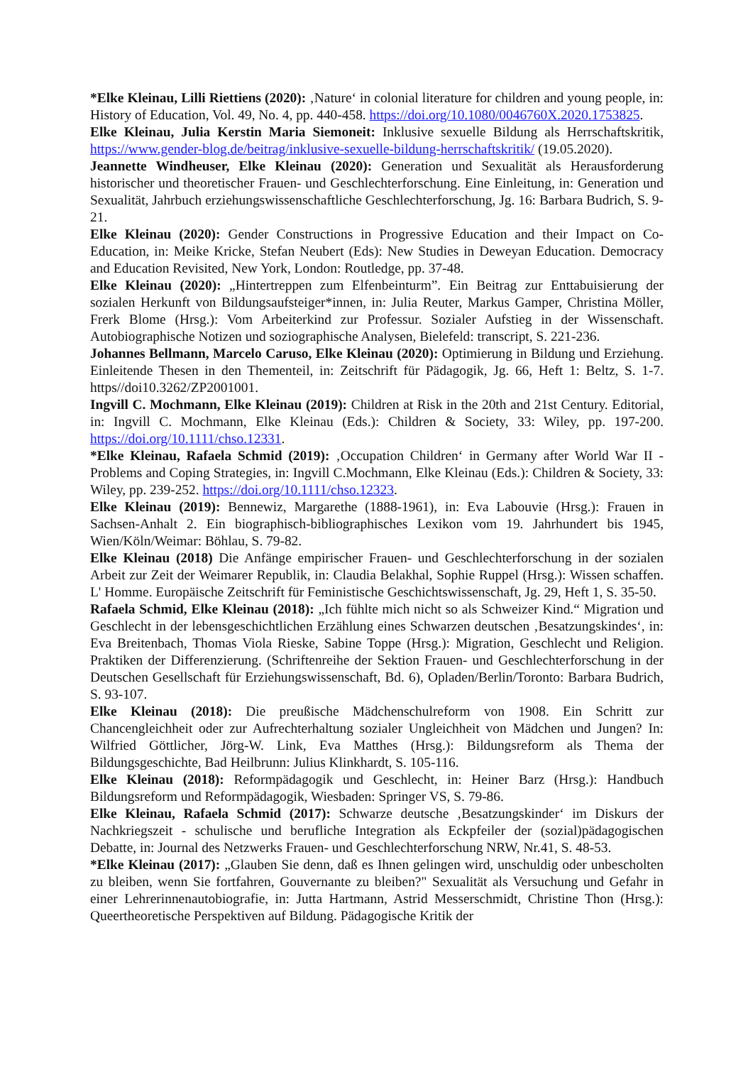*Elke Kleinau, Lilli Riettiens (2020): ‚Nature‘ in colonial literature for children and young people, in: History of Education, Vol. 49, No. 4, pp. 440-458. https://doi.org/10.1080/0046760X.2020.1753825.
Elke Kleinau, Julia Kerstin Maria Siemoneit: Inklusive sexuelle Bildung als Herrschaftskritik, https://www.gender-blog.de/beitrag/inklusive-sexuelle-bildung-herrschaftskritik/ (19.05.2020).
Jeannette Windheuser, Elke Kleinau (2020): Generation und Sexualität als Herausforderung historischer und theoretischer Frauen- und Geschlechterforschung. Eine Einleitung, in: Generation und Sexualität, Jahrbuch erziehungswissenschaftliche Geschlechterforschung, Jg. 16: Barbara Budrich, S. 9-21.
Elke Kleinau (2020): Gender Constructions in Progressive Education and their Impact on Co-Education, in: Meike Kricke, Stefan Neubert (Eds): New Studies in Deweyan Education. Democracy and Education Revisited, New York, London: Routledge, pp. 37-48.
Elke Kleinau (2020): „Hintertreppen zum Elfenbeinturm”. Ein Beitrag zur Enttabuisierung der sozialen Herkunft von Bildungsaufsteiger*innen, in: Julia Reuter, Markus Gamper, Christina Möller, Frerk Blome (Hrsg.): Vom Arbeiterkind zur Professur. Sozialer Aufstieg in der Wissenschaft. Autobiographische Notizen und soziographische Analysen, Bielefeld: transcript, S. 221-236.
Johannes Bellmann, Marcelo Caruso, Elke Kleinau (2020): Optimierung in Bildung und Erziehung. Einleitende Thesen in den Thementeil, in: Zeitschrift für Pädagogik, Jg. 66, Heft 1: Beltz, S. 1-7. https//doi10.3262/ZP2001001.
Ingvill C. Mochmann, Elke Kleinau (2019): Children at Risk in the 20th and 21st Century. Editorial, in: Ingvill C. Mochmann, Elke Kleinau (Eds.): Children & Society, 33: Wiley, pp. 197-200. https://doi.org/10.1111/chso.12331.
*Elke Kleinau, Rafaela Schmid (2019): ‚Occupation Children‘ in Germany after World War II - Problems and Coping Strategies, in: Ingvill C.Mochmann, Elke Kleinau (Eds.): Children & Society, 33: Wiley, pp. 239-252. https://doi.org/10.1111/chso.12323.
Elke Kleinau (2019): Bennewiz, Margarethe (1888-1961), in: Eva Labouvie (Hrsg.): Frauen in Sachsen-Anhalt 2. Ein biographisch-bibliographisches Lexikon vom 19. Jahrhundert bis 1945, Wien/Köln/Weimar: Böhlau, S. 79-82.
Elke Kleinau (2018) Die Anfänge empirischer Frauen- und Geschlechterforschung in der sozialen Arbeit zur Zeit der Weimarer Republik, in: Claudia Belakhal, Sophie Ruppel (Hrsg.): Wissen schaffen. L' Homme. Europäische Zeitschrift für Feministische Geschichtswissenschaft, Jg. 29, Heft 1, S. 35-50.
Rafaela Schmid, Elke Kleinau (2018): „Ich fühlte mich nicht so als Schweizer Kind.“ Migration und Geschlecht in der lebensgeschichtlichen Erzählung eines Schwarzen deutschen ‚Besatzungskindes‘, in: Eva Breitenbach, Thomas Viola Rieske, Sabine Toppe (Hrsg.): Migration, Geschlecht und Religion. Praktiken der Differenzierung. (Schriftenreihe der Sektion Frauen- und Geschlechterforschung in der Deutschen Gesellschaft für Erziehungswissenschaft, Bd. 6), Opladen/Berlin/Toronto: Barbara Budrich, S. 93-107.
Elke Kleinau (2018): Die preußische Mädchenschulreform von 1908. Ein Schritt zur Chancengleichheit oder zur Aufrechterhaltung sozialer Ungleichheit von Mädchen und Jungen? In: Wilfried Göttlicher, Jörg-W. Link, Eva Matthes (Hrsg.): Bildungsreform als Thema der Bildungsgeschichte, Bad Heilbrunn: Julius Klinkhardt, S. 105-116.
Elke Kleinau (2018): Reformpädagogik und Geschlecht, in: Heiner Barz (Hrsg.): Handbuch Bildungsreform und Reformpädagogik, Wiesbaden: Springer VS, S. 79-86.
Elke Kleinau, Rafaela Schmid (2017): Schwarze deutsche ‚Besatzungskinder‘ im Diskurs der Nachkriegszeit - schulische und berufliche Integration als Eckpfeiler der (sozial)pädagogischen Debatte, in: Journal des Netzwerks Frauen- und Geschlechterforschung NRW, Nr.41, S. 48-53.
*Elke Kleinau (2017): „Glauben Sie denn, daß es Ihnen gelingen wird, unschuldig oder unbescholten zu bleiben, wenn Sie fortfahren, Gouvernante zu bleiben?" Sexualität als Versuchung und Gefahr in einer Lehrerinnenautobiografie, in: Jutta Hartmann, Astrid Messerschmidt, Christine Thon (Hrsg.): Queertheoretische Perspektiven auf Bildung. Pädagogische Kritik der